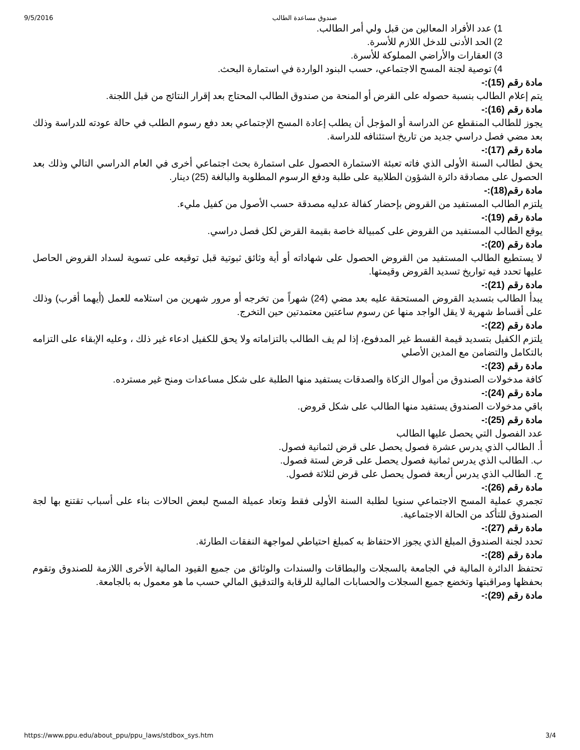9/5/2016 صندوق مساعدة الطالب
1) عدد الأفراد المعالين من قبل ولي أمر الطالب.
2) الحد الأدنى للدخل اللازم للأسرة.
3) العقارات والأراضي المملوكة للأسرة.
4) توصية لجنة المسح الاجتماعي، حسب البنود الواردة في استمارة البحث.
مادة رقم (15):-
يتم إعلام الطالب بنسبة حصوله على القرض أو المنحة من صندوق الطالب المحتاج بعد إقرار النتائج من قبل اللجنة.
مادة رقم (16):-
يجوز للطالب المنقطع عن الدراسة أو المؤجل أن يطلب إعادة المسح الإجتماعي بعد دفع رسوم الطلب في حالة عودته للدراسة وذلك بعد مضي فصل دراسي جديد من تاريخ استئنافه للدراسة.
مادة رقم (17):-
يحق لطالب السنة الأولى الذي فاته تعبئة الاستمارة الحصول على استمارة بحث اجتماعي أخرى في العام الدراسي التالي وذلك بعد الحصول على مصادقة دائرة الشؤون الطلابية على طلبة ودفع الرسوم المطلوبة والبالغة (25) دينار.
مادة رقم(18):-
يلتزم الطالب المستفيد من القروض بإحضار كفالة عدليه مصدقة حسب الأصول من كفيل مليء.
مادة رقم (19):-
يوقع الطالب المستفيد من القروض على كمبيالة خاصة بقيمة القرض لكل فصل دراسي.
مادة رقم (20):-
لا يستطيع الطالب المستفيد من القروض الحصول على شهاداته أو أية وثائق ثبوتية قبل توقيعه على تسوية لسداد القروض الحاصل عليها تحدد فيه تواريخ تسديد القروض وقيمتها.
مادة رقم (21):-
يبدأ الطالب بتسديد القروض المستحقة عليه بعد مضي (24) شهراً من تخرجه أو مرور شهرين من استلامه للعمل (أيهما أقرب) وذلك على أقساط شهرية لا يقل الواجد منها عن رسوم ساعتين معتمدتين حين التخرج.
مادة رقم (22):-
يلتزم الكفيل بتسديد قيمة القسط غير المدفوع، إذا لم يف الطالب بالتزاماته ولا يحق للكفيل ادعاء غير ذلك ، وعليه الإبقاء على التزامه بالتكامل والتضامن مع المدين الأصلي
مادة رقم (23):-
كافة مدخولات الصندوق من أموال الزكاة والصدقات يستفيد منها الطلبة على شكل مساعدات ومنح غير مسترده.
مادة رقم (24):-
باقي مدخولات الصندوق يستفيد منها الطالب على شكل قروض.
مادة رقم (25):-
عدد الفصول التي يحصل عليها الطالب
أ. الطالب الذي يدرس عشرة فصول يحصل على قرض لثمانية فصول.
ب. الطالب الذي يدرس ثمانية فصول يحصل على قرض لستة فصول.
ج. الطالب الذي يدرس أربعة فصول يحصل على قرض لثلاثة فصول.
مادة رقم (26):-
تجمري عملية المسح الاجتماعي سنويا لطلبة السنة الأولى فقط وتعاد عميلة المسح لبعض الحالات بناء على أسباب تقتنع بها لجة الصندوق للتأكد من الحالة الاجتماعية.
مادة رقم (27):-
تحدد لجنة الصندوق المبلغ الذي يجوز الاحتفاظ به كمبلغ احتياطي لمواجهة النفقات الطارئة.
مادة رقم (28):-
تحتفظ الدائرة المالية في الجامعة بالسجلات والبطاقات والسندات والوثائق من جميع القيود المالية الأخرى اللازمة للصندوق وتقوم بحفظها ومراقبتها وتخضع جميع السجلات والحسابات المالية للرقابة والتدقيق المالي حسب ما هو معمول به بالجامعة.
مادة رقم (29):-
https://www.ppu.edu/about_ppu/ppu_laws/stdbox_sys.htm 3/4